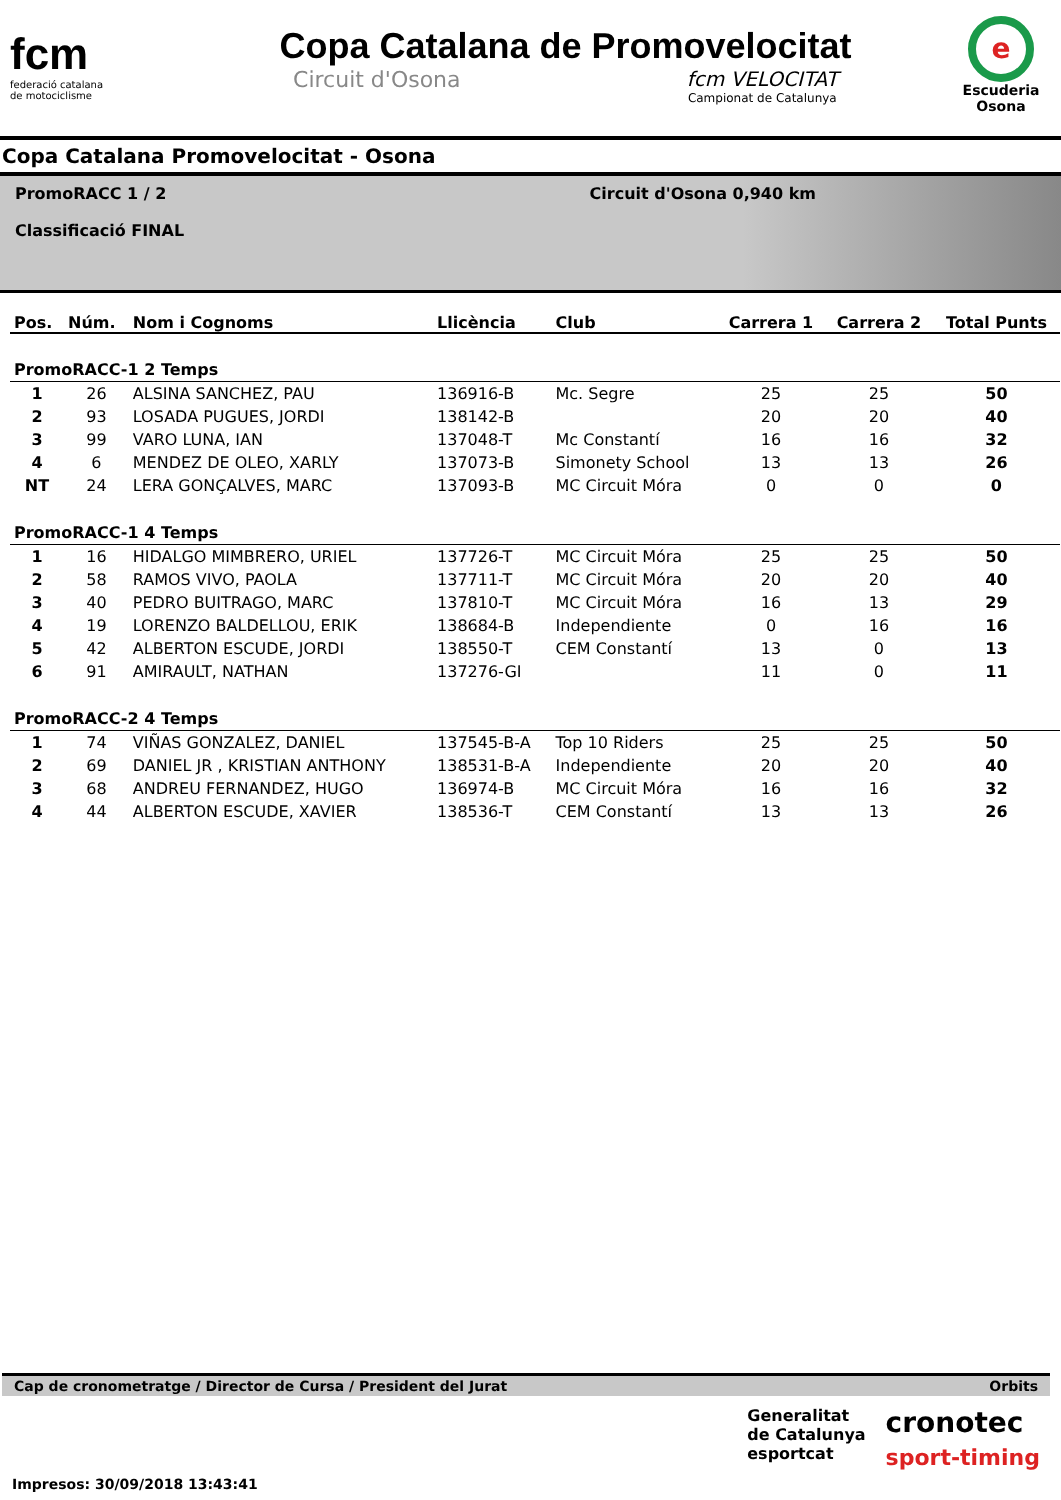fcm
federació catalana
de motociclisme
Copa Catalana de Promovelocitat
Circuit d'Osona fcm VELOCITAT
Campionat de Catalunya
e
Escuderia Osona
Copa Catalana Promovelocitat - Osona
PromoRACC 1 / 2
Classificació FINAL
Circuit d'Osona 0,940 km
| Pos. | Núm. | Nom i Cognoms | Llicència | Club | Carrera 1 | Carrera 2 | Total Punts |
| --- | --- | --- | --- | --- | --- | --- | --- |
| PromoRACC-1 2 Temps | | | | | | | |
| 1 | 26 | ALSINA SANCHEZ, PAU | 136916-B | Mc. Segre | 25 | 25 | 50 |
| 2 | 93 | LOSADA PUGUES, JORDI | 138142-B | | 20 | 20 | 40 |
| 3 | 99 | VARO LUNA, IAN | 137048-T | Mc Constantí | 16 | 16 | 32 |
| 4 | 6 | MENDEZ DE OLEO, XARLY | 137073-B | Simonety School | 13 | 13 | 26 |
| NT | 24 | LERA GONÇALVES, MARC | 137093-B | MC Circuit Móra | 0 | 0 | 0 |
| PromoRACC-1 4 Temps | | | | | | | |
| 1 | 16 | HIDALGO MIMBRERO, URIEL | 137726-T | MC Circuit Móra | 25 | 25 | 50 |
| 2 | 58 | RAMOS VIVO, PAOLA | 137711-T | MC Circuit Móra | 20 | 20 | 40 |
| 3 | 40 | PEDRO BUITRAGO, MARC | 137810-T | MC Circuit Móra | 16 | 13 | 29 |
| 4 | 19 | LORENZO BALDELLOU, ERIK | 138684-B | Independiente | 0 | 16 | 16 |
| 5 | 42 | ALBERTON ESCUDE, JORDI | 138550-T | CEM Constantí | 13 | 0 | 13 |
| 6 | 91 | AMIRAULT, NATHAN | 137276-GI | | 11 | 0 | 11 |
| PromoRACC-2 4 Temps | | | | | | | |
| 1 | 74 | VIÑAS GONZALEZ, DANIEL | 137545-B-A | Top 10 Riders | 25 | 25 | 50 |
| 2 | 69 | DANIEL JR , KRISTIAN ANTHONY | 138531-B-A | Independiente | 20 | 20 | 40 |
| 3 | 68 | ANDREU FERNANDEZ, HUGO | 136974-B | MC Circuit Móra | 16 | 16 | 32 |
| 4 | 44 | ALBERTON ESCUDE, XAVIER | 138536-T | CEM Constantí | 13 | 13 | 26 |
Cap de cronometratge / Director de Cursa / President del Jurat Orbits
Impresos: 30/09/2018 13:43:41
Generalitat
de Catalunya
esportcat
cronotec
sport-timing